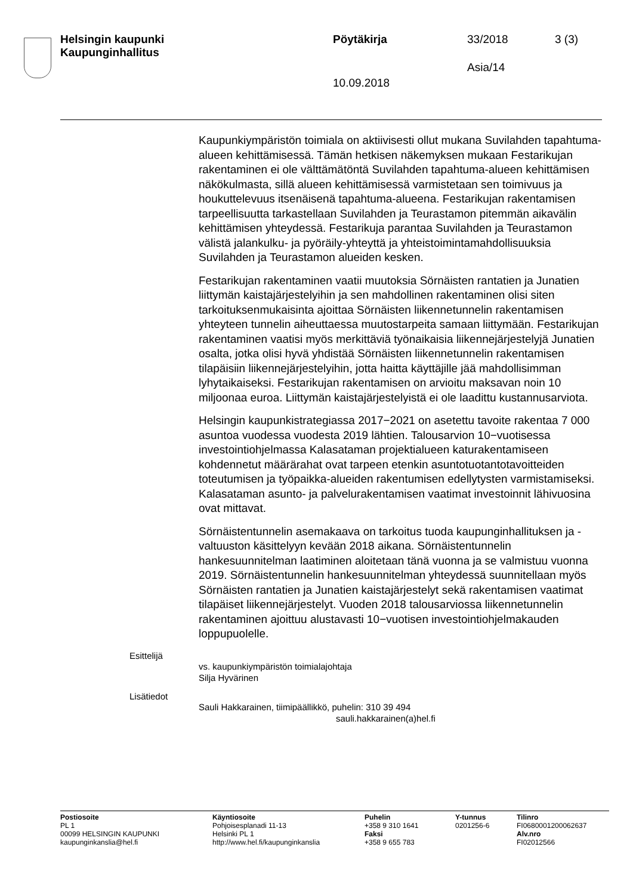Helsingin kaupunki
Kaupunginhallitus
Pöytäkirja 33/2018 3 (3)
Asia/14
10.09.2018
Kaupunkiympäristön toimiala on aktiivisesti ollut mukana Suvilahden tapahtuma-alueen kehittämisessä. Tämän hetkisen näkemyksen mukaan Festarikujan rakentaminen ei ole välttämätöntä Suvilahden tapahtuma-alueen kehittämisen näkökulmasta, sillä alueen kehittämisessä varmistetaan sen toimivuus ja houkuttelevuus itsenäisenä tapahtuma-alueena. Festarikujan rakentamisen tarpeellisuutta tarkastellaan Suvilahden ja Teurastamon pitemmän aikavälin kehittämisen yhteydessä. Festarikuja parantaa Suvilahden ja Teurastamon välistä jalankulku- ja pyöräily-yhteyttä ja yhteistoimintamahdollisuuksia Suvilahden ja Teurastamon alueiden kesken.
Festarikujan rakentaminen vaatii muutoksia Sörnäisten rantatien ja Junatien liittymän kaistajärjestelyihin ja sen mahdollinen rakentaminen olisi siten tarkoituksenmukaisinta ajoittaa Sörnäisten liikennetunnelin rakentamisen yhteyteen tunnelin aiheuttaessa muutostarpeita samaan liittymään. Festarikujan rakentaminen vaatisi myös merkittäviä työnaikaisia liikennejärjestelyjä Junatien osalta, jotka olisi hyvä yhdistää Sörnäisten liikennetunnelin rakentamisen tilapäisiin liikennejärjestelyihin, jotta haitta käyttäjille jää mahdollisimman lyhytaikaiseksi. Festarikujan rakentamisen on arvioitu maksavan noin 10 miljoonaa euroa. Liittymän kaistajärjestelyistä ei ole laadittu kustannusarviota.
Helsingin kaupunkistrategiassa 2017−2021 on asetettu tavoite rakentaa 7 000 asuntoa vuodessa vuodesta 2019 lähtien. Talousarvion 10−vuotisessa investointiohjelmassa Kalasataman projektialueen katurakentamiseen kohdennetut määrärahat ovat tarpeen etenkin asuntotuotantotavoitteiden toteutumisen ja työpaikka-alueiden rakentumisen edellytysten varmistamiseksi. Kalasataman asunto- ja palvelurakentamisen vaatimat investoinnit lähivuosina ovat mittavat.
Sörnäistentunnelin asemakaava on tarkoitus tuoda kaupunginhallituksen ja -valtuuston käsittelyyn kevään 2018 aikana. Sörnäistentunnelin hankesuunnitelman laatiminen aloitetaan tänä vuonna ja se valmistuu vuonna 2019. Sörnäistentunnelin hankesuunnitelman yhteydessä suunnitellaan myös Sörnäisten rantatien ja Junatien kaistajärjestelyt sekä rakentamisen vaatimat tilapäiset liikennejärjestelyt. Vuoden 2018 talousarviossa liikennetunnelin rakentaminen ajoittuu alustavasti 10−vuotisen investointiohjelmakauden loppupuolelle.
Esittelijä
vs. kaupunkiympäristön toimialajohtaja
Silja Hyvärinen
Lisätiedot
Sauli Hakkarainen, tiimipäällikkö, puhelin: 310 39 494
sauli.hakkarainen(a)hel.fi
Postiosoite
PL 1
00099 HELSINGIN KAUPUNKI
kaupunginkanslia@hel.fi
Käyntiosoite
Pohjoisesplanadi 11-13
Helsinki PL 1
http://www.hel.fi/kaupunginkanslia
Puhelin
+358 9 310 1641
Faksi
+358 9 655 783
Y-tunnus
0201256-6
Tilinro
FI0680001200062637
Alv.nro
FI02012566